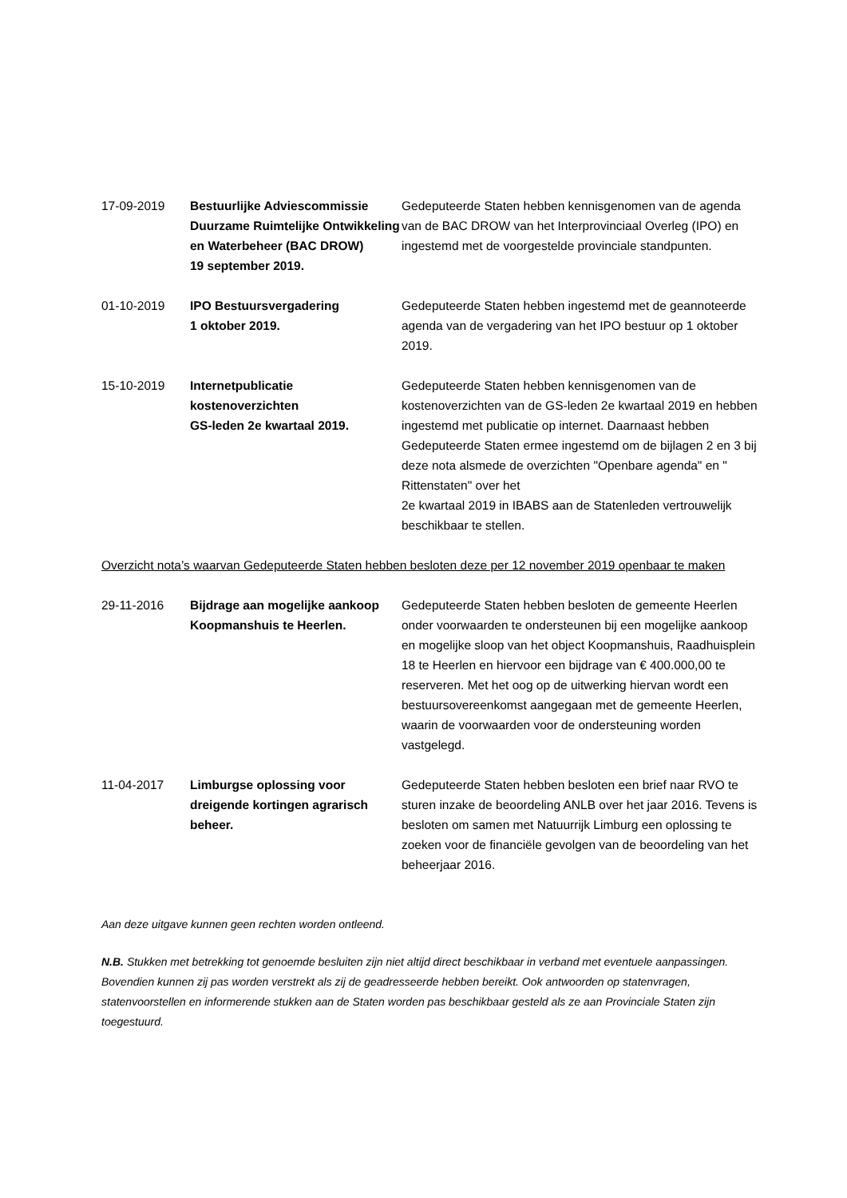17-09-2019 Bestuurlijke Adviescommissie Duurzame Ruimtelijke Ontwikkeling en Waterbeheer (BAC DROW)
19 september 2019.
Gedeputeerde Staten hebben kennisgenomen van de agenda van de BAC DROW van het Interprovinciaal Overleg (IPO) en ingestemd met de voorgestelde provinciale standpunten.
01-10-2019 IPO Bestuursvergadering
1 oktober 2019.
Gedeputeerde Staten hebben ingestemd met de geannoteerde agenda van de vergadering van het IPO bestuur op 1 oktober 2019.
15-10-2019 Internetpublicatie kostenoverzichten
GS-leden 2e kwartaal 2019.
Gedeputeerde Staten hebben kennisgenomen van de kostenoverzichten van de GS-leden 2e kwartaal 2019 en hebben ingestemd met publicatie op internet. Daarnaast hebben Gedeputeerde Staten ermee ingestemd om de bijlagen 2 en 3 bij deze nota alsmede de overzichten "Openbare agenda" en " Rittenstaten" over het
2e kwartaal 2019 in IBABS aan de Statenleden vertrouwelijk beschikbaar te stellen.
Overzicht nota’s waarvan Gedeputeerde Staten hebben besloten deze per 12 november 2019 openbaar te maken
29-11-2016 Bijdrage aan mogelijke aankoop Koopmanshuis te Heerlen.
Gedeputeerde Staten hebben besloten de gemeente Heerlen onder voorwaarden te ondersteunen bij een mogelijke aankoop en mogelijke sloop van het object Koopmanshuis, Raadhuisplein 18 te Heerlen en hiervoor een bijdrage van € 400.000,00 te reserveren. Met het oog op de uitwerking hiervan wordt een bestuursovereenkomst aangegaan met de gemeente Heerlen, waarin de voorwaarden voor de ondersteuning worden vastgelegd.
11-04-2017 Limburgse oplossing voor dreigende kortingen agrarisch beheer.
Gedeputeerde Staten hebben besloten een brief naar RVO te sturen inzake de beoordeling ANLB over het jaar 2016. Tevens is besloten om samen met Natuurrijk Limburg een oplossing te zoeken voor de financiële gevolgen van de beoordeling van het beheerjaar 2016.
Aan deze uitgave kunnen geen rechten worden ontleend.
N.B. Stukken met betrekking tot genoemde besluiten zijn niet altijd direct beschikbaar in verband met eventuele aanpassingen. Bovendien kunnen zij pas worden verstrekt als zij de geadresseerde hebben bereikt. Ook antwoorden op statenvragen, statenvoorstellen en informerende stukken aan de Staten worden pas beschikbaar gesteld als ze aan Provinciale Staten zijn toegestuurd.